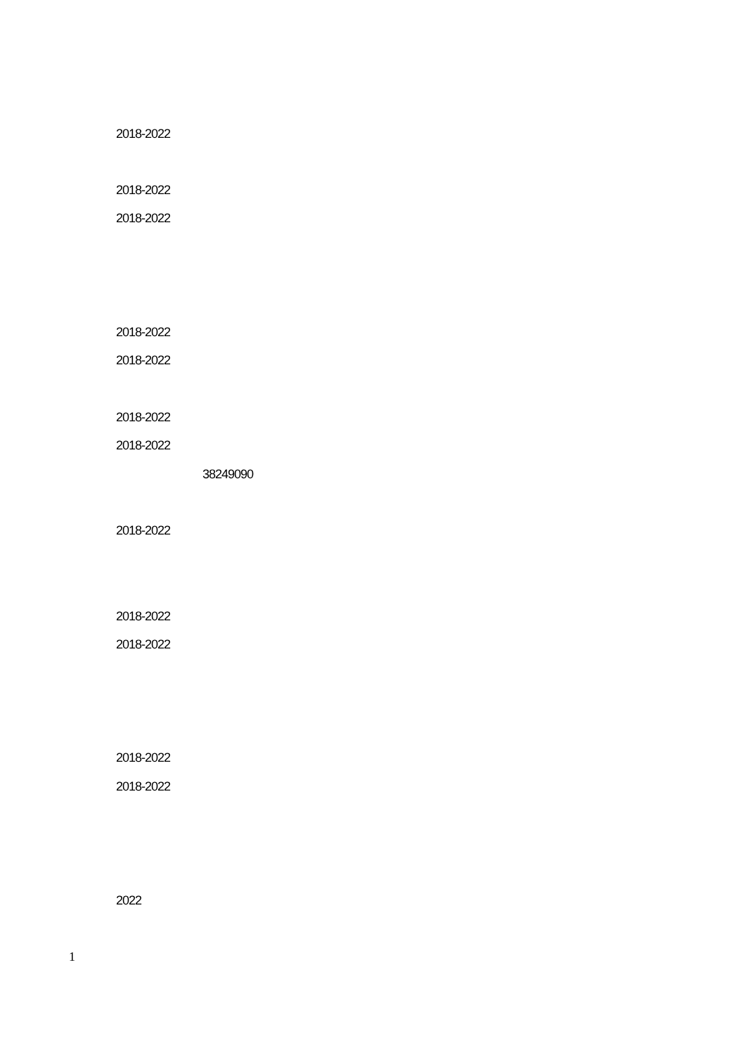2018-2022
2018-2022
2018-2022
2018-2022
2018-2022
2018-2022
2018-2022
38249090
2018-2022
2018-2022
2018-2022
2018-2022
2018-2022
2022
1